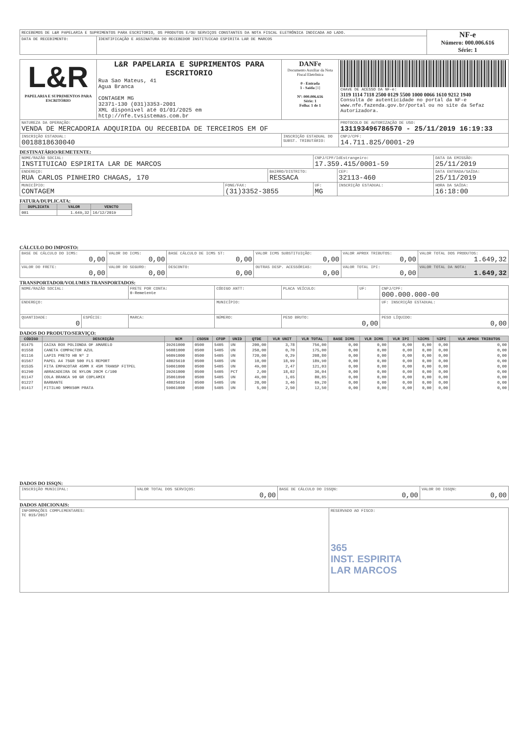| RECEBEMOS DE L&R PAPELARIA E SUPRIMENTOS PARA ESCRITORIO, OS PRODUTOS E/OU SERVIÇOS CONSTANTES DA NOTA FISCAL ELETRÔNICA INDICADA AO LADO. | | NF-e Número: 000.006.616 Série: 1 |
| DATA DE RECEBIMENTO: | IDENTIFICAÇÃO E ASSINATURA DO RECEBEDOR INSTITUICAO ESPIRITA LAR DE MARCOS | |
| L&R PAPELARIA E SUPRIMENTOS PARA ESCRITÓRIO | L&R PAPELARIA E SUPRIMENTOS PARA ESCRITORIO Rua Sao Mateus, 41 Agua Branca CONTAGEM MG 32371-130 (031)3353-2001 XML disponível até 01/01/2025 em http://nfe.tvsistemas.com.br | DANFe Documento Auxiliar da Nota Fiscal Eletrônica 0 - Entrada 1 - Saída [1] Nº: 000.006.616 Série: 1 Folha: 1 de 1 | CHAVE DE ACESSO DA NF-e: 3119 1114 7118 2500 0129 5500 1000 0066 1610 9212 1940 Consulta de autenticidade no portal da NF-e www.nfe.fazenda.gov.br/portal ou no site da Sefaz Autorizadora. |
| NATUREZA DA OPERAÇÃO: VENDA DE MERCADORIA ADQUIRIDA OU RECEBIDA DE TERCEIROS EM OF | | | PROTOCOLO DE AUTORIZAÇÃO DE USO: 131193496786570 - 25/11/2019 16:19:33 |
| INSCRIÇÃO ESTADUAL: 0018818630040 | | INSCRIÇÃO ESTADUAL DO SUBST. TRIBUTÁRIO: | CNPJ/CPF: 14.711.825/0001-29 |
DESTINATÁRIO/REMETENTE:
| NOME/RAZÃO SOCIAL: INSTITUICAO ESPIRITA LAR DE MARCOS | | | CNPJ/CPF/IdEstrangeiro: 17.359.415/0001-59 | | DATA DA EMISSÃO: 25/11/2019 |
| ENDEREÇO: RUA CARLOS PINHEIRO CHAGAS, 170 | | BAIRRO/DISTRITO: RESSACA | | CEP: 32113-460 | DATA ENTRADA/SAÍDA: 25/11/2019 |
| MUNICÍPIO: CONTAGEM | FONE/FAX: (31)3352-3855 | | UF: MG | INSCRIÇÃO ESTADUAL: | HORA DA SAÍDA: 16:18:00 |
FATURA/DUPLICATA:
| DUPLICATA | VALOR | VENCTO |
| --- | --- | --- |
| 001 | 1.649,32 | 16/12/2019 |
CÁLCULO DO IMPOSTO:
| BASE DE CÁLCULO DO ICMS: 0,00 | VALOR DO ICMS: 0,00 | BASE CÁLCULO DE ICMS ST: 0,00 | VALOR ICMS SUBSTITUIÇÃO: 0,00 | VALOR APROX TRIBUTOS: 0,00 | VALOR TOTAL DOS PRODUTOS: 1.649,32 |
| VALOR DO FRETE: 0,00 | VALOR DO SEGURO: 0,00 | DESCONTO: 0,00 | OUTRAS DESP. ACESSÓRIAS: 0,00 | VALOR TOTAL IPI: 0,00 | VALOR TOTAL DA NOTA: 1.649,32 |
TRANSPORTADOR/VOLUMES TRANSPORTADOS:
| NOME/RAZÃO SOCIAL: | | | FRETE POR CONTA: 0-Remetente | CÓDIGO ANTT: | PLACA VEÍCULO: | UF: | CNPJ/CPF: 000.000.000-00 |
| ENDEREÇO: | | | | MUNICÍPIO: | | | UF: INSCRIÇÃO ESTADUAL: |
| QUANTIDADE: 0 | ESPÉCIE: | MARCA: | | NÚMERO: | PESO BRUTO: 0,00 | | PESO LÍQUIDO: 0,00 |
DADOS DO PRODUTO/SERVIÇO:
| CÓDIGO | DESCRIÇÃO | NCM | CSOSN | CFOP | UNID | QTDE | VLR UNIT | VLR TOTAL | BASE ICMS | VLR ICMS | VLR IPI | %ICMS | %IPI | VLR APROX TRIBUTOS |
| --- | --- | --- | --- | --- | --- | --- | --- | --- | --- | --- | --- | --- | --- | --- |
| 01475 | CAIXA BOX POLIONDA OF AMARELO | 39261000 | 0500 | 5405 | UN | 200,00 | 3,78 | 756,00 | 0,00 | 0,00 | 0,00 | 0,00 | 0,00 | 0,00 |
| 01558 | CANETA COMPACTOR AZUL | 96081000 | 0500 | 5405 | UN | 250,00 | 0,70 | 175,00 | 0,00 | 0,00 | 0,00 | 0,00 | 0,00 | 0,00 |
| 01116 | LAPIS PRETO HB Nº 2 | 96091000 | 0500 | 5405 | UN | 720,00 | 0,29 | 208,80 | 0,00 | 0,00 | 0,00 | 0,00 | 0,00 | 0,00 |
| 01567 | PAPEL A4 75GR 500 FLS REPORT | 48025610 | 0500 | 5405 | UN | 10,00 | 18,99 | 189,90 | 0,00 | 0,00 | 0,00 | 0,00 | 0,00 | 0,00 |
| 01535 | FITA EMPACOTAR 45MM X 45M TRANSP FITPEL | 59061000 | 0500 | 5405 | UN | 49,00 | 2,47 | 121,03 | 0,00 | 0,00 | 0,00 | 0,00 | 0,00 | 0,00 |
| 01290 | ABRACADEIRA DE NYLON 20CM C/100 | 39261000 | 0500 | 5405 | PCT | 2,00 | 18,02 | 36,04 | 0,00 | 0,00 | 0,00 | 0,00 | 0,00 | 0,00 |
| 01147 | COLA BRANCA 90 GR COPLAMIX | 35061090 | 0500 | 5405 | UN | 49,00 | 1,65 | 80,85 | 0,00 | 0,00 | 0,00 | 0,00 | 0,00 | 0,00 |
| 01227 | BARBANTE | 48025610 | 0500 | 5405 | UN | 20,00 | 3,46 | 69,20 | 0,00 | 0,00 | 0,00 | 0,00 | 0,00 | 0,00 |
| 01417 | FITILHO 5MMX50M PRATA | 59061000 | 0500 | 5405 | UN | 5,00 | 2,50 | 12,50 | 0,00 | 0,00 | 0,00 | 0,00 | 0,00 | 0,00 |
DADOS DO ISSQN:
| INSCRIÇÃO MUNICIPAL: | VALOR TOTAL DOS SERVIÇOS: 0,00 | BASE DE CÁLCULO DO ISSQN: 0,00 | VALOR DO ISSQN: 0,00 |
DADOS ADICIONAIS:
| INFORMAÇÕES COMPLEMENTARES: TC 015/2017 | RESERVADO AO FISCO: 365 INST. ESPIRITA LAR MARCOS |